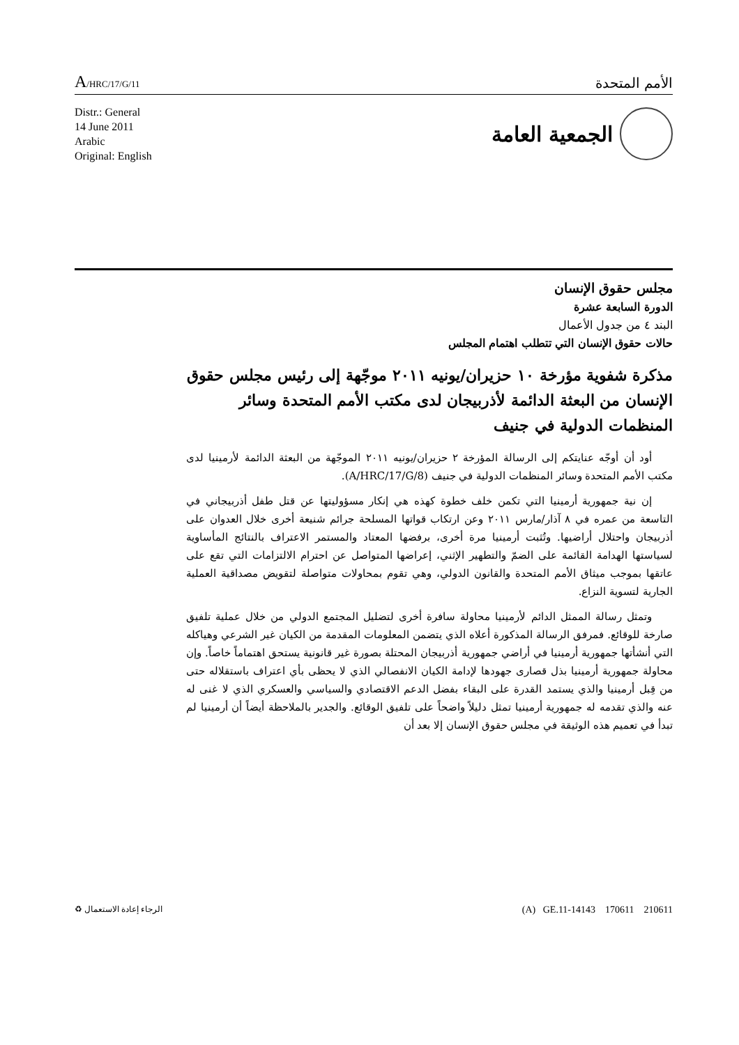A/HRC/17/G/11
الأمم المتحدة
Distr.: General
14 June 2011
Arabic
Original: English
الجمعية العامة
مجلس حقوق الإنسان
الدورة السابعة عشرة
البند ٤ من جدول الأعمال
حالات حقوق الإنسان التي تتطلب اهتمام المجلس
مذكرة شفوية مؤرخة ١٠ حزيران/يونيه ٢٠١١ موجّهة إلى رئيس مجلس حقوق الإنسان من البعثة الدائمة لأذربيجان لدى مكتب الأمم المتحدة وسائر المنظمات الدولية في جنيف
أود أن أوجّه عنايتكم إلى الرسالة المؤرخة ٢ حزيران/يونيه ٢٠١١ الموجّهة من البعثة الدائمة لأرمينيا لدى مكتب الأمم المتحدة وسائر المنظمات الدولية في جنيف (A/HRC/17/G/8).
إن نية جمهورية أرمينيا التي تكمن خلف خطوة كهذه هي إنكار مسؤوليتها عن قتل طفل أذربيجاني في التاسعة من عمره في ٨ آذار/مارس ٢٠١١ وعن ارتكاب قواتها المسلحة جرائم شنيعة أخرى خلال العدوان على أذربيجان واحتلال أراضيها. وتُثبت أرمينيا مرة أخرى، برفضها المعتاد والمستمر الاعتراف بالنتائج المأساوية لسياستها الهدامة القائمة على الضمّ والتطهير الإثني، إعراضها المتواصل عن احترام الالتزامات التي تقع على عاتقها بموجب ميثاق الأمم المتحدة والقانون الدولي، وهي تقوم بمحاولات متواصلة لتقويض مصداقية العملية الجارية لتسوية النزاع.
وتمثل رسالة الممثل الدائم لأرمينيا محاولة سافرة أخرى لتضليل المجتمع الدولي من خلال عملية تلفيق صارخة للوقائع. فمرفق الرسالة المذكورة أعلاه الذي يتضمن المعلومات المقدمة من الكيان غير الشرعي وهياكله التي أنشأتها جمهورية أرمينيا في أراضي جمهورية أذربيجان المحتلة بصورة غير قانونية يستحق اهتماماً خاصاً. وإن محاولة جمهورية أرمينيا بذل قصارى جهودها لإدامة الكيان الانفصالي الذي لا يحظى بأي اعتراف باستقلاله حتى من قِبل أرمينيا والذي يستمد القدرة على البقاء بفضل الدعم الاقتصادي والسياسي والعسكري الذي لا غنى له عنه والذي تقدمه له جمهورية أرمينيا تمثل دليلاً واضحاً على تلفيق الوقائع. والجدير بالملاحظة أيضاً أن أرمينيا لم تبدأ في تعميم هذه الوثيقة في مجلس حقوق الإنسان إلا بعد أن
الرجاء إعادة الاستعمال ♻
(A) GE.11-14143 170611 210611